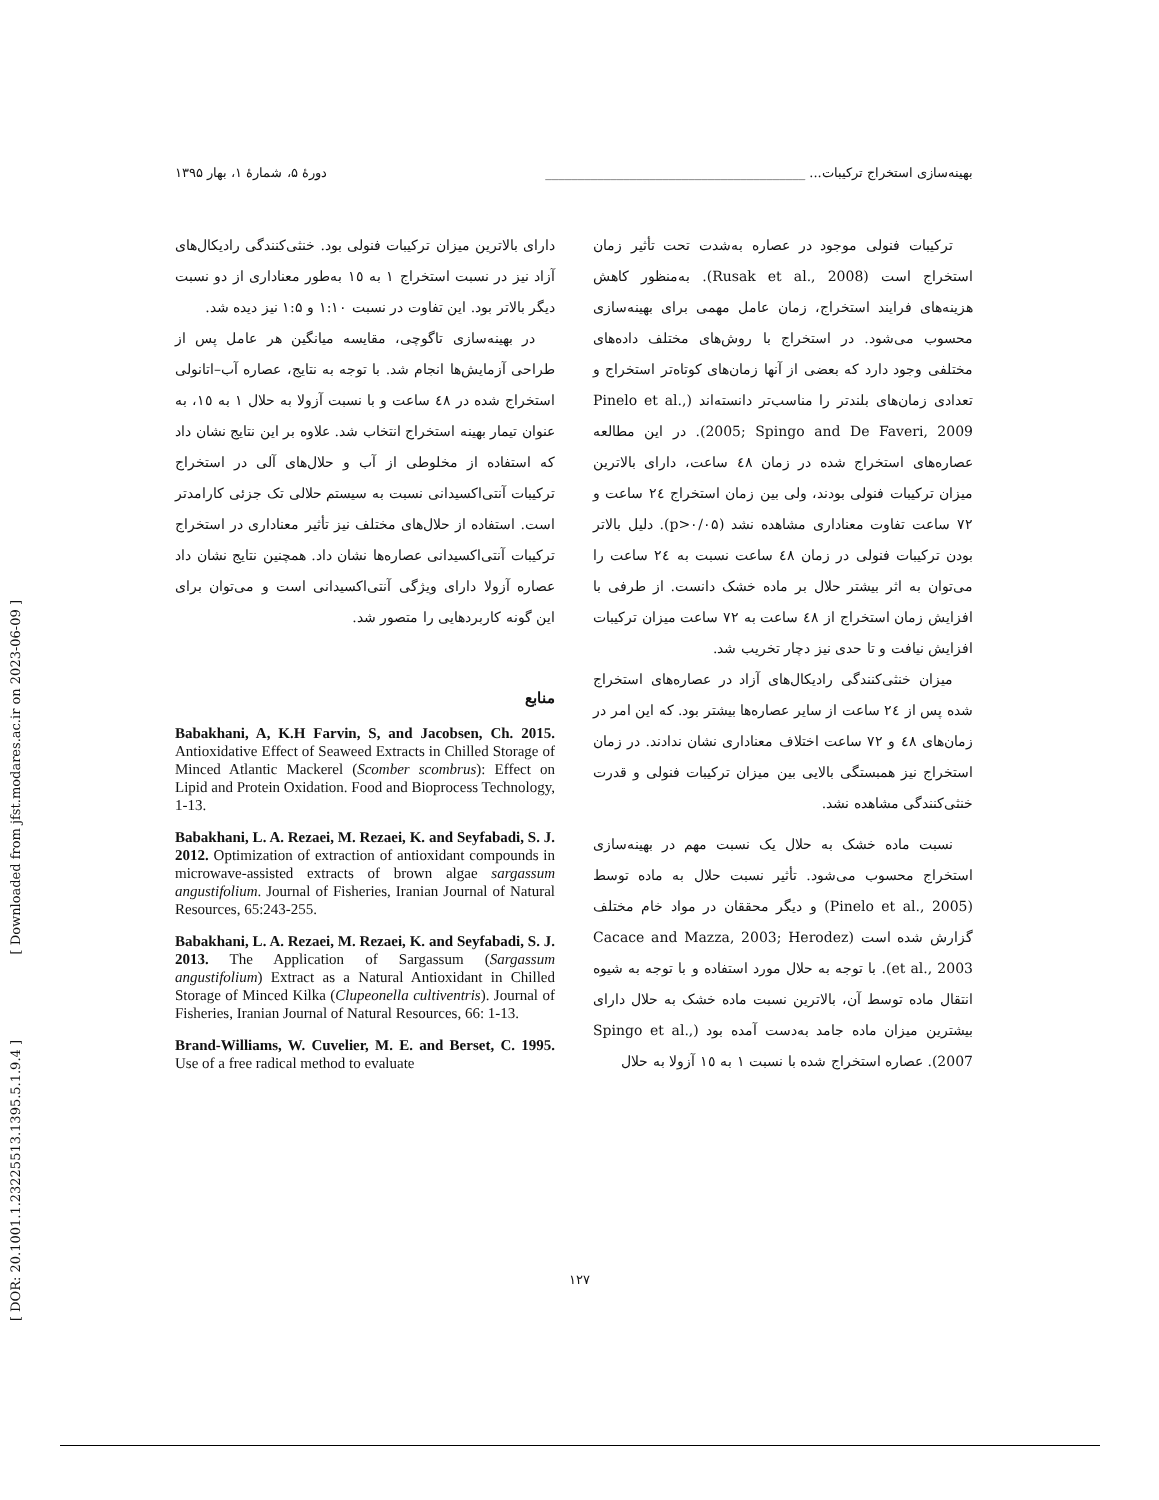[ Downloaded from jfst.modares.ac.ir on 2023-06-09 ]
[ DOR: 20.1001.1.23225513.1395.5.1.9.4 ]
بهینه‌سازی استخراج ترکیبات... ________________________________________ دورهٔ ۵، شمارهٔ ۱، بهار ۱۳۹۵
ترکیبات فنولی موجود در عصاره به‌شدت تحت تأثیر زمان استخراج است (Rusak et al., 2008). به‌منظور کاهش هزینه‌های فرایند استخراج، زمان عامل مهمی برای بهینه‌سازی محسوب می‌شود. در استخراج با روش‌های مختلف داده‌های مختلفی وجود دارد که بعضی از آنها زمان‌های کوتاه‌تر استخراج و تعدادی زمان‌های بلندتر را مناسب‌تر دانسته‌اند (Pinelo et al., 2005; Spingo and De Faveri, 2009). در این مطالعه عصاره‌های استخراج شده در زمان ٤٨ ساعت، دارای بالاترین میزان ترکیبات فنولی بودند، ولی بین زمان استخراج ٢٤ ساعت و ٧٢ ساعت تفاوت معناداری مشاهده نشد (p>۰/۰۵). دلیل بالاتر بودن ترکیبات فنولی در زمان ٤٨ ساعت نسبت به ٢٤ ساعت را می‌توان به اثر بیشتر حلال بر ماده خشک دانست. از طرفی با افزایش زمان استخراج از ٤٨ ساعت به ٧٢ ساعت میزان ترکیبات افزایش نیافت و تا حدی نیز دچار تخریب شد.
میزان خنثی‌کنندگی رادیکال‌های آزاد در عصاره‌های استخراج شده پس از ٢٤ ساعت از سایر عصاره‌ها بیشتر بود. که این امر در زمان‌های ٤٨ و ٧٢ ساعت اختلاف معناداری نشان ندادند. در زمان استخراج نیز همبستگی بالایی بین میزان ترکیبات فنولی و قدرت خنثی‌کنندگی مشاهده نشد.
نسبت ماده خشک به حلال یک نسبت مهم در بهینه‌سازی استخراج محسوب می‌شود. تأثیر نسبت حلال به ماده توسط (Pinelo et al., 2005) و دیگر محققان در مواد خام مختلف گزارش شده است (Cacace and Mazza, 2003; Herodez et al., 2003). با توجه به حلال مورد استفاده و با توجه به شیوه انتقال ماده توسط آن، بالاترین نسبت ماده خشک به حلال دارای بیشترین میزان ماده جامد به‌دست آمده بود (Spingo et al., 2007). عصاره استخراج شده با نسبت ١ به ١٥ آزولا به حلال
دارای بالاترین میزان ترکیبات فنولی بود. خنثی‌کنندگی رادیکال‌های آزاد نیز در نسبت استخراج ١ به ١٥ به‌طور معناداری از دو نسبت دیگر بالاتر بود. این تفاوت در نسبت ۱:۱۰ و ۱:۵ نیز دیده شد.
در بهینه‌سازی تاگوچی، مقایسه میانگین هر عامل پس از طراحی آزمایش‌ها انجام شد. با توجه به نتایج، عصاره آب–اتانولی استخراج شده در ٤٨ ساعت و با نسبت آزولا به حلال ١ به ١٥، به عنوان تیمار بهینه استخراج انتخاب شد. علاوه بر این نتایج نشان داد که استفاده از مخلوطی از آب و حلال‌های آلی در استخراج ترکیبات آنتی‌اکسیدانی نسبت به سیستم حلالی تک جزئی کارامدتر است. استفاده از حلال‌های مختلف نیز تأثیر معناداری در استخراج ترکیبات آنتی‌اکسیدانی عصاره‌ها نشان داد. همچنین نتایج نشان داد عصاره آزولا دارای ویژگی آنتی‌اکسیدانی است و می‌توان برای این گونه کاربردهایی را متصور شد.
منابع
Babakhani, A, K.H Farvin, S, and Jacobsen, Ch. 2015. Antioxidative Effect of Seaweed Extracts in Chilled Storage of Minced Atlantic Mackerel (Scomber scombrus): Effect on Lipid and Protein Oxidation. Food and Bioprocess Technology, 1-13.
Babakhani, L. A. Rezaei, M. Rezaei, K. and Seyfabadi, S. J. 2012. Optimization of extraction of antioxidant compounds in microwave-assisted extracts of brown algae sargassum angustifolium. Journal of Fisheries, Iranian Journal of Natural Resources, 65:243-255.
Babakhani, L. A. Rezaei, M. Rezaei, K. and Seyfabadi, S. J. 2013. The Application of Sargassum (Sargassum angustifolium) Extract as a Natural Antioxidant in Chilled Storage of Minced Kilka (Clupeonella cultiventris). Journal of Fisheries, Iranian Journal of Natural Resources, 66: 1-13.
Brand-Williams, W. Cuvelier, M. E. and Berset, C. 1995. Use of a free radical method to evaluate
۱۲۷